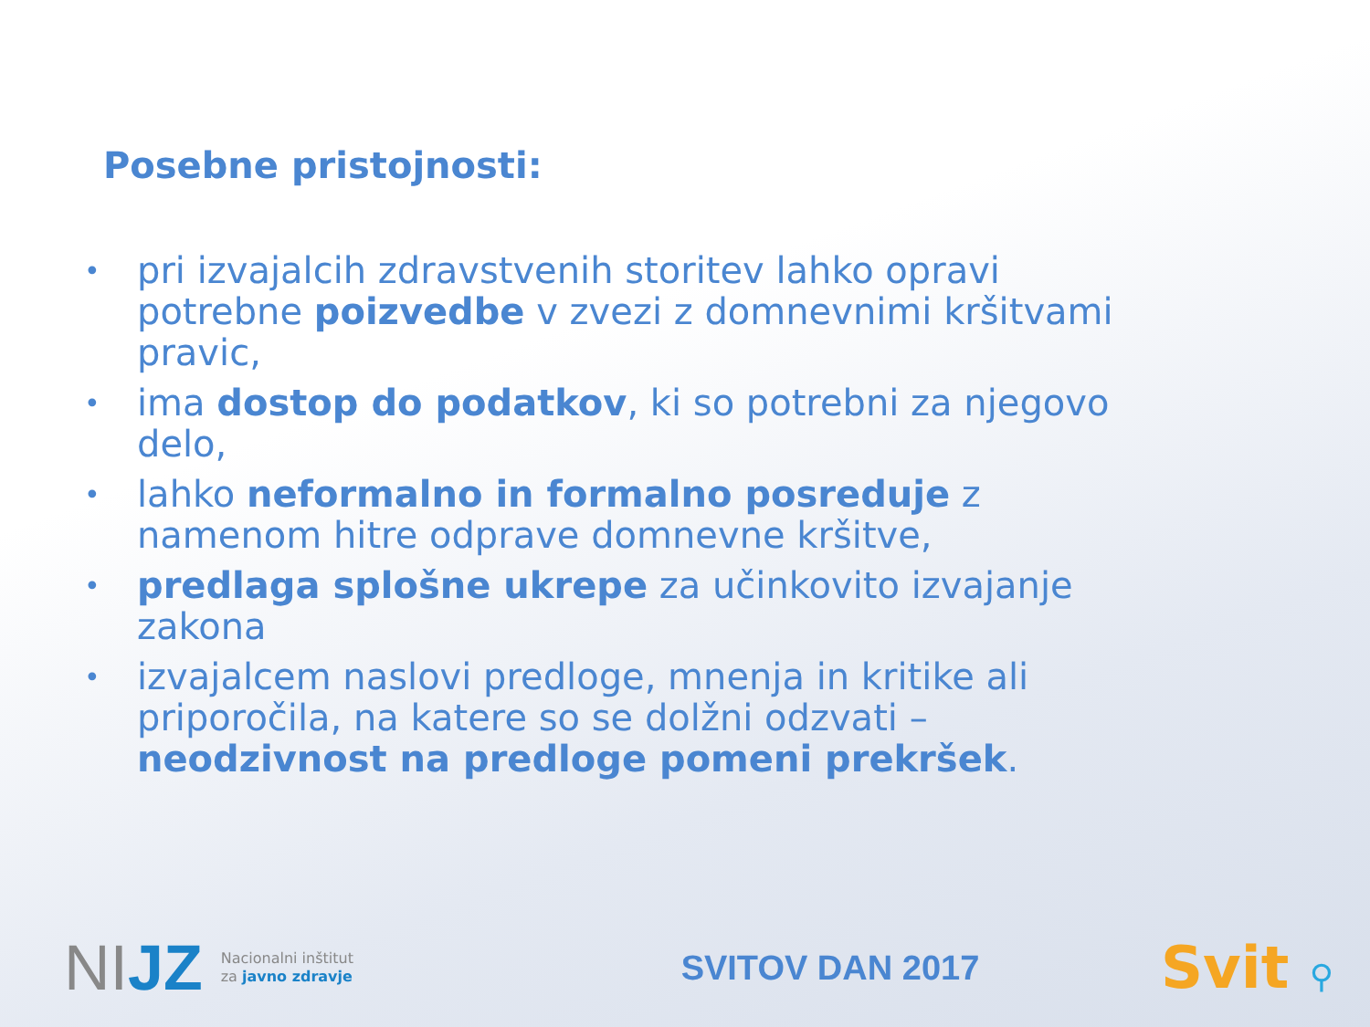Posebne pristojnosti:
• pri izvajalcih zdravstvenih storitev lahko opravi potrebne poizvedbe v zvezi z domnevnimi kršitvami pravic,
• ima dostop do podatkov, ki so potrebni za njegovo delo,
• lahko neformalno in formalno posreduje z namenom hitre odprave domnevne kršitve,
• predlaga splošne ukrepe za učinkovito izvajanje zakona
• izvajalcem naslovi predloge, mnenja in kritike ali priporočila, na katere so se dolžni odzvati – neodzivnost na predloge pomeni prekršek.
NIJZ
Nacionalni inštitut
za javno zdravje
SVITOV DAN 2017
Svit ⚲